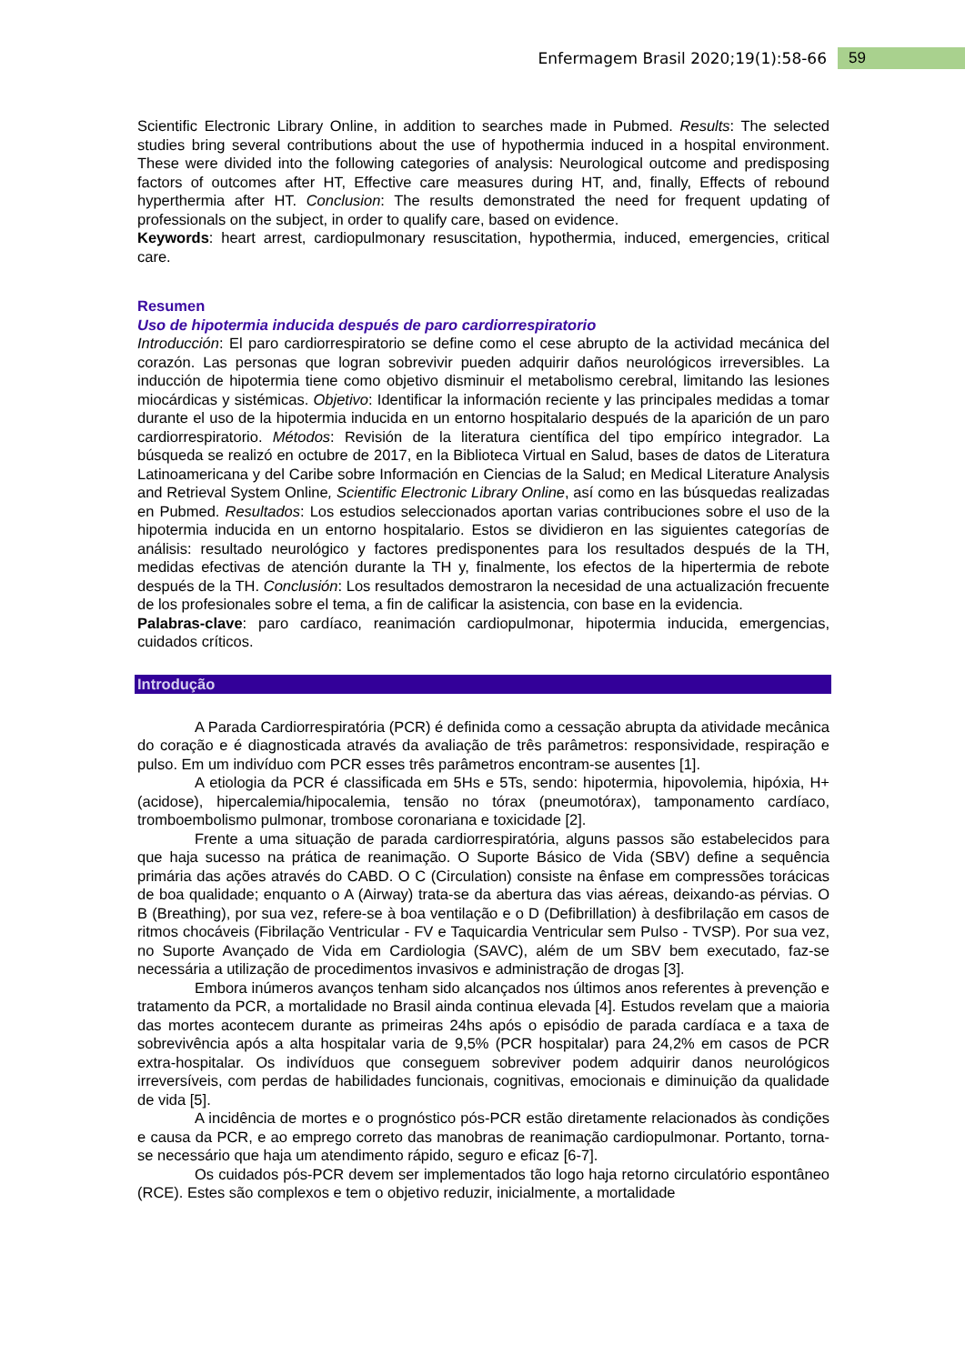Enfermagem Brasil 2020;19(1):58-66 59
Scientific Electronic Library Online, in addition to searches made in Pubmed. Results: The selected studies bring several contributions about the use of hypothermia induced in a hospital environment. These were divided into the following categories of analysis: Neurological outcome and predisposing factors of outcomes after HT, Effective care measures during HT, and, finally, Effects of rebound hyperthermia after HT. Conclusion: The results demonstrated the need for frequent updating of professionals on the subject, in order to qualify care, based on evidence.
Keywords: heart arrest, cardiopulmonary resuscitation, hypothermia, induced, emergencies, critical care.
Resumen
Uso de hipotermia inducida después de paro cardiorrespiratorio
Introducción: El paro cardiorrespiratorio se define como el cese abrupto de la actividad mecánica del corazón. Las personas que logran sobrevivir pueden adquirir daños neurológicos irreversibles. La inducción de hipotermia tiene como objetivo disminuir el metabolismo cerebral, limitando las lesiones miocárdicas y sistémicas. Objetivo: Identificar la información reciente y las principales medidas a tomar durante el uso de la hipotermia inducida en un entorno hospitalario después de la aparición de un paro cardiorrespiratorio. Métodos: Revisión de la literatura científica del tipo empírico integrador. La búsqueda se realizó en octubre de 2017, en la Biblioteca Virtual en Salud, bases de datos de Literatura Latinoamericana y del Caribe sobre Información en Ciencias de la Salud; en Medical Literature Analysis and Retrieval System Online, Scientific Electronic Library Online, así como en las búsquedas realizadas en Pubmed. Resultados: Los estudios seleccionados aportan varias contribuciones sobre el uso de la hipotermia inducida en un entorno hospitalario. Estos se dividieron en las siguientes categorías de análisis: resultado neurológico y factores predisponentes para los resultados después de la TH, medidas efectivas de atención durante la TH y, finalmente, los efectos de la hipertermia de rebote después de la TH. Conclusión: Los resultados demostraron la necesidad de una actualización frecuente de los profesionales sobre el tema, a fin de calificar la asistencia, con base en la evidencia.
Palabras-clave: paro cardíaco, reanimación cardiopulmonar, hipotermia inducida, emergencias, cuidados críticos.
Introdução
A Parada Cardiorrespiratória (PCR) é definida como a cessação abrupta da atividade mecânica do coração e é diagnosticada através da avaliação de três parâmetros: responsividade, respiração e pulso. Em um indivíduo com PCR esses três parâmetros encontram-se ausentes [1].
A etiologia da PCR é classificada em 5Hs e 5Ts, sendo: hipotermia, hipovolemia, hipóxia, H+ (acidose), hipercalemia/hipocalemia, tensão no tórax (pneumotórax), tamponamento cardíaco, tromboembolismo pulmonar, trombose coronariana e toxicidade [2].
Frente a uma situação de parada cardiorrespiratória, alguns passos são estabelecidos para que haja sucesso na prática de reanimação. O Suporte Básico de Vida (SBV) define a sequência primária das ações através do CABD. O C (Circulation) consiste na ênfase em compressões torácicas de boa qualidade; enquanto o A (Airway) trata-se da abertura das vias aéreas, deixando-as pérvias. O B (Breathing), por sua vez, refere-se à boa ventilação e o D (Defibrillation) à desfibrilação em casos de ritmos chocáveis (Fibrilação Ventricular - FV e Taquicardia Ventricular sem Pulso - TVSP). Por sua vez, no Suporte Avançado de Vida em Cardiologia (SAVC), além de um SBV bem executado, faz-se necessária a utilização de procedimentos invasivos e administração de drogas [3].
Embora inúmeros avanços tenham sido alcançados nos últimos anos referentes à prevenção e tratamento da PCR, a mortalidade no Brasil ainda continua elevada [4]. Estudos revelam que a maioria das mortes acontecem durante as primeiras 24hs após o episódio de parada cardíaca e a taxa de sobrevivência após a alta hospitalar varia de 9,5% (PCR hospitalar) para 24,2% em casos de PCR extra-hospitalar. Os indivíduos que conseguem sobreviver podem adquirir danos neurológicos irreversíveis, com perdas de habilidades funcionais, cognitivas, emocionais e diminuição da qualidade de vida [5].
A incidência de mortes e o prognóstico pós-PCR estão diretamente relacionados às condições e causa da PCR, e ao emprego correto das manobras de reanimação cardiopulmonar. Portanto, torna-se necessário que haja um atendimento rápido, seguro e eficaz [6-7].
Os cuidados pós-PCR devem ser implementados tão logo haja retorno circulatório espontâneo (RCE). Estes são complexos e tem o objetivo reduzir, inicialmente, a mortalidade